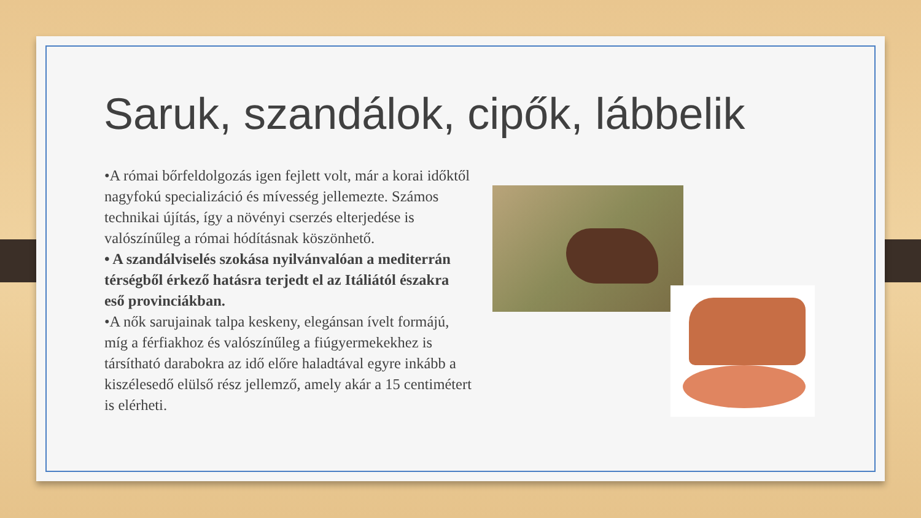Saruk, szandálok, cipők, lábbelik
•A római bőrfeldolgozás igen fejlett volt, már a korai időktől nagyfokú specializáció és mívesség jellemezte. Számos technikai újítás, így a növényi cserzés elterjedése is valószínűleg a római hódításnak köszönhető.
• A szandálviselés szokása nyilvánvalóan a mediterrán térségből érkező hatásra terjedt el az Itáliától északra eső provinciákban.
•A nők sarujainak talpa keskeny, elegánsan ívelt formájú, míg a férfiakhoz és valószínűleg a fiúgyermekekhez is társítható darabokra az idő előre haladtával egyre inkább a kiszélesedő elülső rész jellemző, amely akár a 15 centimétert is elérheti.